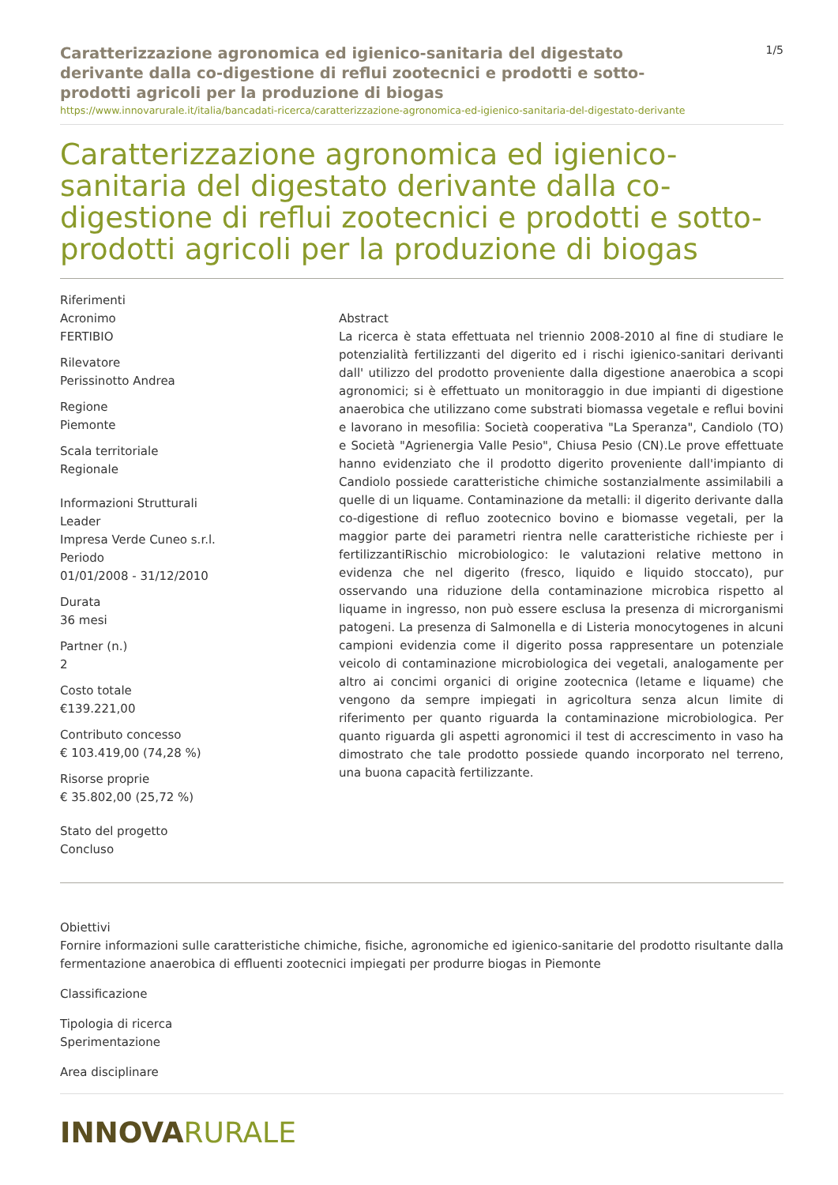Caratterizzazione agronomica ed igienico-sanitaria del digestato derivante dalla co-digestione di reflui zootecnici e prodotti e sotto-prodotti agricoli per la produzione di biogas
1/5
https://www.innovarurale.it/italia/bancadati-ricerca/caratterizzazione-agronomica-ed-igienico-sanitaria-del-digestato-derivante
Caratterizzazione agronomica ed igienico-sanitaria del digestato derivante dalla co-digestione di reflui zootecnici e prodotti e sotto-prodotti agricoli per la produzione di biogas
Riferimenti
Acronimo
FERTIBIO
Rilevatore
Perissinotto Andrea
Regione
Piemonte
Scala territoriale
Regionale
Informazioni Strutturali
Leader
Impresa Verde Cuneo s.r.l.
Periodo
01/01/2008 - 31/12/2010
Durata
36 mesi
Partner (n.)
2
Costo totale
€139.221,00
Contributo concesso
€ 103.419,00 (74,28 %)
Risorse proprie
€ 35.802,00 (25,72 %)
Stato del progetto
Concluso
Abstract
La ricerca è stata effettuata nel triennio 2008-2010 al fine di studiare le potenzialità fertilizzanti del digerito ed i rischi igienico-sanitari derivanti dall' utilizzo del prodotto proveniente dalla digestione anaerobica a scopi agronomici; si è effettuato un monitoraggio in due impianti di digestione anaerobica che utilizzano come substrati biomassa vegetale e reflui bovini e lavorano in mesofilia: Società cooperativa "La Speranza", Candiolo (TO) e Società "Agrienergia Valle Pesio", Chiusa Pesio (CN).Le prove effettuate hanno evidenziato che il prodotto digerito proveniente dall'impianto di Candiolo possiede caratteristiche chimiche sostanzialmente assimilabili a quelle di un liquame. Contaminazione da metalli: il digerito derivante dalla co-digestione di refluo zootecnico bovino e biomasse vegetali, per la maggior parte dei parametri rientra nelle caratteristiche richieste per i fertilizzantiRischio microbiologico: le valutazioni relative mettono in evidenza che nel digerito (fresco, liquido e liquido stoccato), pur osservando una riduzione della contaminazione microbica rispetto al liquame in ingresso, non può essere esclusa la presenza di microrganismi patogeni. La presenza di Salmonella e di Listeria monocytogenes in alcuni campioni evidenzia come il digerito possa rappresentare un potenziale veicolo di contaminazione microbiologica dei vegetali, analogamente per altro ai concimi organici di origine zootecnica (letame e liquame) che vengono da sempre impiegati in agricoltura senza alcun limite di riferimento per quanto riguarda la contaminazione microbiologica. Per quanto riguarda gli aspetti agronomici il test di accrescimento in vaso ha dimostrato che tale prodotto possiede quando incorporato nel terreno, una buona capacità fertilizzante.
Obiettivi
Fornire informazioni sulle caratteristiche chimiche, fisiche, agronomiche ed igienico-sanitarie del prodotto risultante dalla fermentazione anaerobica di effluenti zootecnici impiegati per produrre biogas in Piemonte
Classificazione
Tipologia di ricerca
Sperimentazione
Area disciplinare
INNOVARURALE